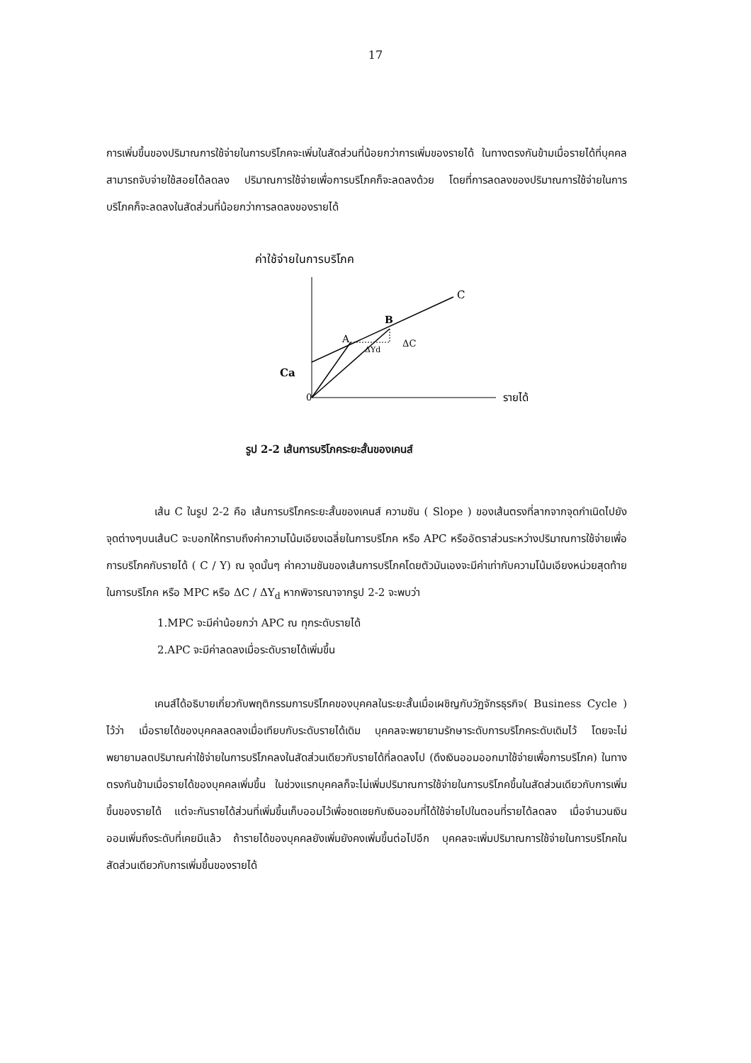17
การเพิ่มขึ้นของปริมาณการใช้จ่ายในการบริโภคจะเพิ่มในสัดส่วนที่น้อยกว่าการเพิ่มของรายได้ ในทางตรงกันข้ามเมื่อรายได้ที่บุคคลสามารถจับจ่ายใช้สอยได้ลดลง ปริมาณการใช้จ่ายเพื่อการบริโภคก็จะลดลงด้วย โดยที่การลดลงของปริมาณการใช้จ่ายในการบริโภคก็จะลดลงในสัดส่วนที่น้อยกว่าการลดลงของรายได้
ค่าใช้จ่ายในการบริโภค
C
B
A
ΔYd
ΔC
Ca
0
รายได้
รูป 2-2 เส้นการบริโภคระยะสั้นของเคนส์
เส้น C ในรูป 2-2 คือ เส้นการบริโภคระยะสั้นของเคนส์ ความชัน ( Slope ) ของเส้นตรงที่ลากจากจุดกำเนิดไปยังจุดต่างๆบนเส้นC จะบอกให้ทราบถึงค่าความโน้มเอียงเฉลี่ยในการบริโภค หรือ APC หรืออัตราส่วนระหว่างปริมาณการใช้จ่ายเพื่อการบริโภคกับรายได้ ( C / Y) ณ จุดนั้นๆ ค่าความชันของเส้นการบริโภคโดยตัวมันเองจะมีค่าเท่ากับความโน้มเอียงหน่วยสุดท้ายในการบริโภค หรือ MPC หรือ ΔC / ΔY<sub>d</sub> หากพิจารณาจากรูป 2-2 จะพบว่า
1.MPC จะมีค่าน้อยกว่า APC ณ ทุกระดับรายได้
2.APC จะมีค่าลดลงเมื่อระดับรายได้เพิ่มขึ้น
เคนส์ได้อธิบายเกี่ยวกับพฤติกรรมการบริโภคของบุคคลในระยะสั้นเมื่อเผชิญกับวัฏจักรธุรกิจ( Business Cycle ) ไว้ว่า เมื่อรายได้ของบุคคลลดลงเมื่อเทียบกับระดับรายได้เดิม บุคคลจะพยายามรักษาระดับการบริโภคระดับเดิมไว้ โดยจะไม่พยายามลดปริมาณค่าใช้จ่ายในการบริโภคลงในสัดส่วนเดียวกับรายได้ที่ลดลงไป (ดึงเงินออมออกมาใช้จ่ายเพื่อการบริโภค) ในทางตรงกันข้ามเมื่อรายได้ของบุคคลเพิ่มขึ้น ในช่วงแรกบุคคลก็จะไม่เพิ่มปริมาณการใช้จ่ายในการบริโภคขึ้นในสัดส่วนเดียวกับการเพิ่มขึ้นของรายได้ แต่จะกันรายได้ส่วนที่เพิ่มขึ้นเก็บออมไว้เพื่อชดเชยกับเงินออมที่ได้ใช้จ่ายไปในตอนที่รายได้ลดลง เมื่อจำนวนเงินออมเพิ่มถึงระดับที่เคยมีแล้ว ถ้ารายได้ของบุคคลยังเพิ่มยังคงเพิ่มขึ้นต่อไปอีก บุคคลจะเพิ่มปริมาณการใช้จ่ายในการบริโภคในสัดส่วนเดียวกับการเพิ่มขึ้นของรายได้